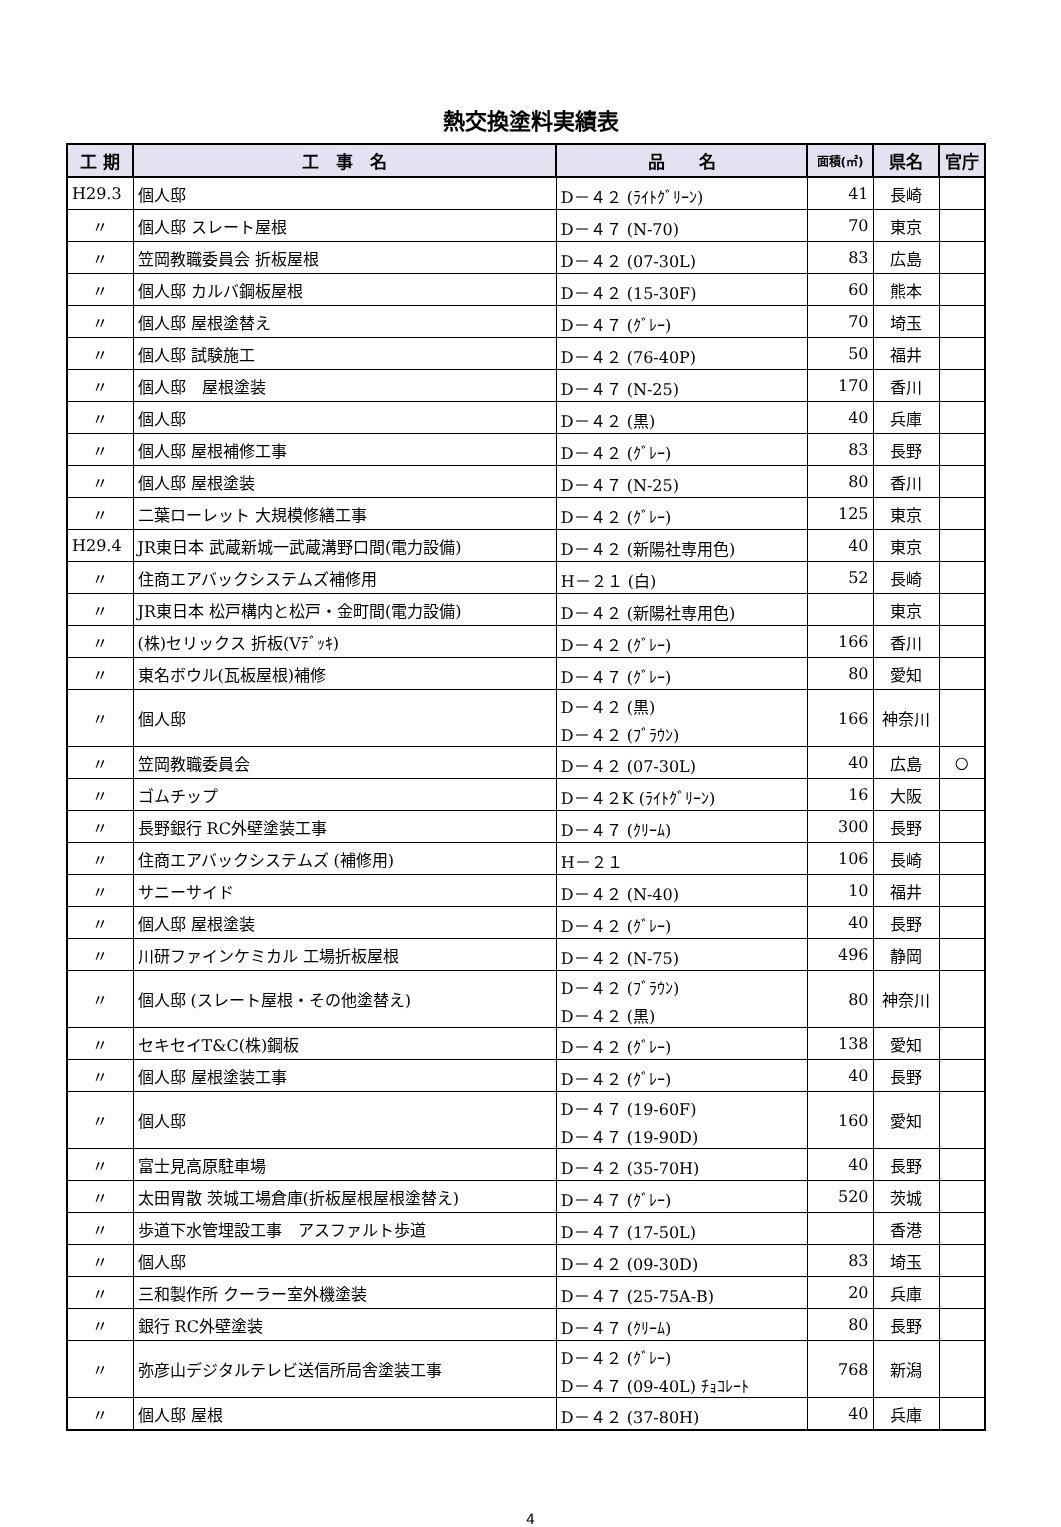熱交換塗料実績表
| 工 期 | 工 事 名 | 品 名 | 面積(㎡) | 県名 | 官庁 |
| --- | --- | --- | --- | --- | --- |
| H29.3 | 個人邸 | D－４２ (ﾗｲﾄｸﾞﾘｰﾝ) | 41 | 長崎 | |
| 〃 | 個人邸 スレート屋根 | D－４７ (N-70) | 70 | 東京 | |
| 〃 | 笠岡教職委員会 折板屋根 | D－４２ (07-30L) | 83 | 広島 | |
| 〃 | 個人邸 カルバ鋼板屋根 | D－４２ (15-30F) | 60 | 熊本 | |
| 〃 | 個人邸 屋根塗替え | D－４７ (ｸﾞﾚｰ) | 70 | 埼玉 | |
| 〃 | 個人邸 試験施工 | D－４２ (76-40P) | 50 | 福井 | |
| 〃 | 個人邸 屋根塗装 | D－４７ (N-25) | 170 | 香川 | |
| 〃 | 個人邸 | D－４２ (黒) | 40 | 兵庫 | |
| 〃 | 個人邸 屋根補修工事 | D－４２ (ｸﾞﾚｰ) | 83 | 長野 | |
| 〃 | 個人邸 屋根塗装 | D－４７ (N-25) | 80 | 香川 | |
| 〃 | 二葉ローレット 大規模修繕工事 | D－４２ (ｸﾞﾚｰ) | 125 | 東京 | |
| H29.4 | JR東日本 武蔵新城一武蔵溝野口間(電力設備) | D－４２ (新陽社専用色) | 40 | 東京 | |
| 〃 | 住商エアバックシステムズ補修用 | H－２１ (白) | 52 | 長崎 | |
| 〃 | JR東日本 松戸構内と松戸・金町間(電力設備) | D－４２ (新陽社専用色) | | 東京 | |
| 〃 | (株)セリックス 折板(Vﾃﾞｯｷ) | D－４２ (ｸﾞﾚｰ) | 166 | 香川 | |
| 〃 | 東名ボウル(瓦板屋根)補修 | D－４７ (ｸﾞﾚｰ) | 80 | 愛知 | |
| 〃 | 個人邸 | D－４２ (黒) D－４２ (ﾌﾞﾗｳﾝ) | 166 | 神奈川 | |
| 〃 | 笠岡教職委員会 | D－４２ (07-30L) | 40 | 広島 | ○ |
| 〃 | ゴムチップ | D－４２K (ﾗｲﾄｸﾞﾘｰﾝ) | 16 | 大阪 | |
| 〃 | 長野銀行 RC外壁塗装工事 | D－４７ (ｸﾘｰﾑ) | 300 | 長野 | |
| 〃 | 住商エアバックシステムズ (補修用) | H－２１ | 106 | 長崎 | |
| 〃 | サニーサイド | D－４２ (N-40) | 10 | 福井 | |
| 〃 | 個人邸 屋根塗装 | D－４２ (ｸﾞﾚｰ) | 40 | 長野 | |
| 〃 | 川研ファインケミカル 工場折板屋根 | D－４２ (N-75) | 496 | 静岡 | |
| 〃 | 個人邸 (スレート屋根・その他塗替え) | D－４２ (ﾌﾞﾗｳﾝ) D－４２ (黒) | 80 | 神奈川 | |
| 〃 | セキセイT&C(株)鋼板 | D－４２ (ｸﾞﾚｰ) | 138 | 愛知 | |
| 〃 | 個人邸 屋根塗装工事 | D－４２ (ｸﾞﾚｰ) | 40 | 長野 | |
| 〃 | 個人邸 | D－４７ (19-60F) D－４７ (19-90D) | 160 | 愛知 | |
| 〃 | 富士見高原駐車場 | D－４２ (35-70H) | 40 | 長野 | |
| 〃 | 太田胃散 茨城工場倉庫(折板屋根屋根塗替え) | D－４７ (ｸﾞﾚｰ) | 520 | 茨城 | |
| 〃 | 歩道下水管埋設工事 アスファルト歩道 | D－４７ (17-50L) | | 香港 | |
| 〃 | 個人邸 | D－４２ (09-30D) | 83 | 埼玉 | |
| 〃 | 三和製作所 クーラー室外機塗装 | D－４７ (25-75A-B) | 20 | 兵庫 | |
| 〃 | 銀行 RC外壁塗装 | D－４７ (ｸﾘｰﾑ) | 80 | 長野 | |
| 〃 | 弥彦山デジタルテレビ送信所局舎塗装工事 | D－４２ (ｸﾞﾚｰ) D－４７ (09-40L) ﾁｮｺﾚｰﾄ | 768 | 新潟 | |
| 〃 | 個人邸 屋根 | D－４２ (37-80H) | 40 | 兵庫 | |
4